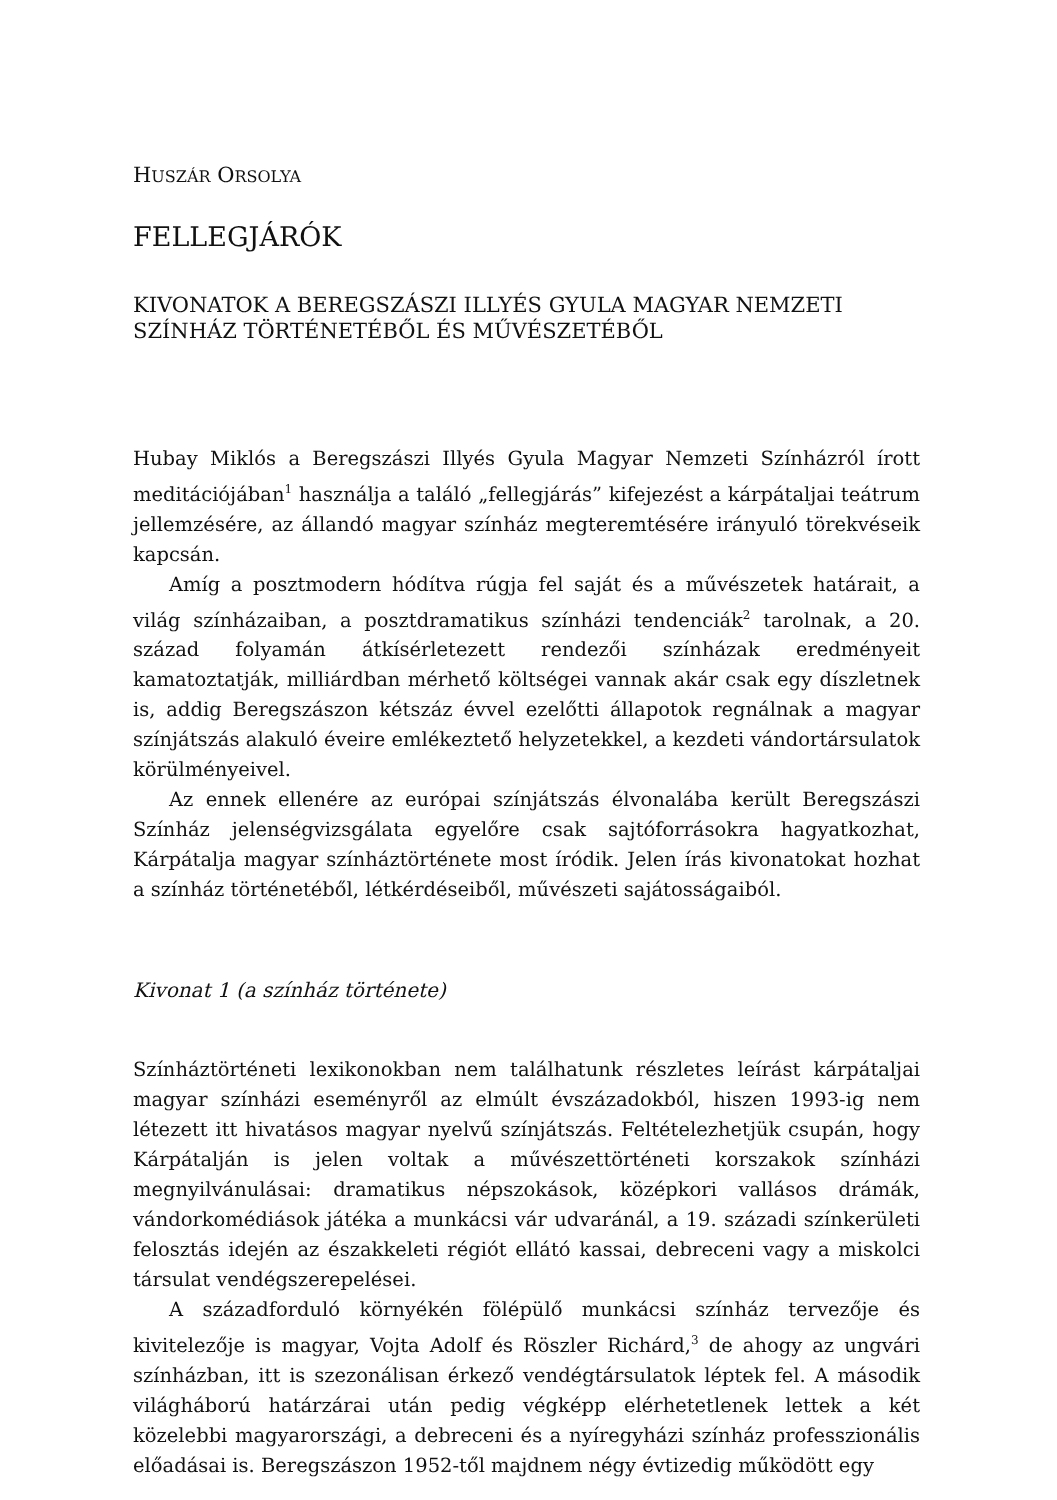HUSZÁR ORSOLYA
FELLEGJÁRÓK
KIVONATOK A BEREGSZÁSZI ILLYÉS GYULA MAGYAR NEMZETI SZÍNHÁZ TÖRTÉNETÉBŐL ÉS MŰVÉSZETÉBŐL
Hubay Miklós a Beregszászi Illyés Gyula Magyar Nemzeti Színházról írott meditációjában<sup>1</sup> használja a találó „fellegjárás” kifejezést a kárpátaljai teátrum jellemzésére, az állandó magyar színház megteremtésére irányuló törekvéseik kapcsán.
Amíg a posztmodern hódítva rúgja fel saját és a művészetek határait, a világ színházaiban, a posztdramatikus színházi tendenciák<sup>2</sup> tarolnak, a 20. század folyamán átkísérletezett rendezői színházak eredményeit kamatoztatják, milliárdban mérhető költségei vannak akár csak egy díszletnek is, addig Beregszászon kétszáz évvel ezelőtti állapotok regnálnak a magyar színjátszás alakuló éveire emlékeztető helyzetekkel, a kezdeti vándortársulatok körülményeivel.
Az ennek ellenére az európai színjátszás élvonalába került Beregszászi Színház jelenségvizsgálata egyelőre csak sajtóforrásokra hagyatkozhat, Kárpátalja magyar színháztörténete most íródik. Jelen írás kivonatokat hozhat a színház történetéből, létkérdéseiből, művészeti sajátosságaiból.
Kivonat 1 (a színház története)
Színháztörténeti lexikonokban nem találhatunk részletes leírást kárpátaljai magyar színházi eseményről az elmúlt évszázadokból, hiszen 1993-ig nem létezett itt hivatásos magyar nyelvű színjátszás. Feltételezhetjük csupán, hogy Kárpátalján is jelen voltak a művészettörténeti korszakok színházi megnyilvánulásai: dramatikus népszokások, középkori vallásos drámák, vándorkomédiások játéka a munkácsi vár udvaránál, a 19. századi színkerületi felosztás idején az északkeleti régiót ellátó kassai, debreceni vagy a miskolci társulat vendégszerepelései.
A századforduló környékén fölépülő munkácsi színház tervezője és kivitelezője is magyar, Vojta Adolf és Röszler Richárd,<sup>3</sup> de ahogy az ungvári színházban, itt is szezonálisan érkező vendégtársulatok léptek fel. A második világháború határzárai után pedig végképp elérhetetlenek lettek a két közelebbi magyarországi, a debreceni és a nyíregyházi színház professzionális előadásai is. Beregszászon 1952-től majdnem négy évtizedig működött egy